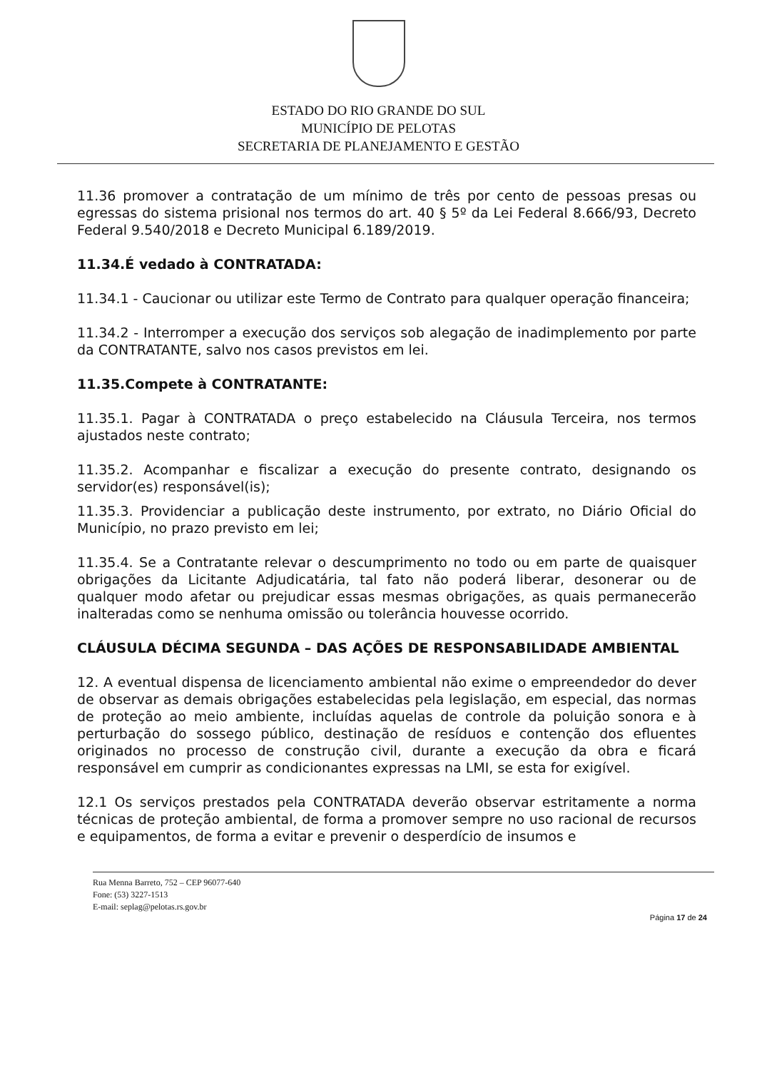ESTADO DO RIO GRANDE DO SUL
MUNICÍPIO DE PELOTAS
SECRETARIA DE PLANEJAMENTO E GESTÃO
11.36 promover a contratação de um mínimo de três por cento de pessoas presas ou egressas do sistema prisional nos termos do art. 40 § 5º da Lei Federal 8.666/93, Decreto Federal 9.540/2018 e Decreto Municipal 6.189/2019.
11.34.É vedado à CONTRATADA:
11.34.1 - Caucionar ou utilizar este Termo de Contrato para qualquer operação financeira;
11.34.2 - Interromper a execução dos serviços sob alegação de inadimplemento por parte da CONTRATANTE, salvo nos casos previstos em lei.
11.35.Compete à CONTRATANTE:
11.35.1. Pagar à CONTRATADA o preço estabelecido na Cláusula Terceira, nos termos ajustados neste contrato;
11.35.2. Acompanhar e fiscalizar a execução do presente contrato, designando os servidor(es) responsável(is);
11.35.3. Providenciar a publicação deste instrumento, por extrato, no Diário Oficial do Município, no prazo previsto em lei;
11.35.4. Se a Contratante relevar o descumprimento no todo ou em parte de quaisquer obrigações da Licitante Adjudicatária, tal fato não poderá liberar, desonerar ou de qualquer modo afetar ou prejudicar essas mesmas obrigações, as quais permanecerão inalteradas como se nenhuma omissão ou tolerância houvesse ocorrido.
CLÁUSULA DÉCIMA SEGUNDA – DAS AÇÕES DE RESPONSABILIDADE AMBIENTAL
12. A eventual dispensa de licenciamento ambiental não exime o empreendedor do dever de observar as demais obrigações estabelecidas pela legislação, em especial, das normas de proteção ao meio ambiente, incluídas aquelas de controle da poluição sonora e à perturbação do sossego público, destinação de resíduos e contenção dos efluentes originados no processo de construção civil, durante a execução da obra e ficará responsável em cumprir as condicionantes expressas na LMI, se esta for exigível.
12.1 Os serviços prestados pela CONTRATADA deverão observar estritamente a norma técnicas de proteção ambiental, de forma a promover sempre no uso racional de recursos e equipamentos, de forma a evitar e prevenir o desperdício de insumos e
Rua Menna Barreto, 752 – CEP 96077-640
Fone: (53) 3227-1513
E-mail: seplag@pelotas.rs.gov.br
Página 17 de 24